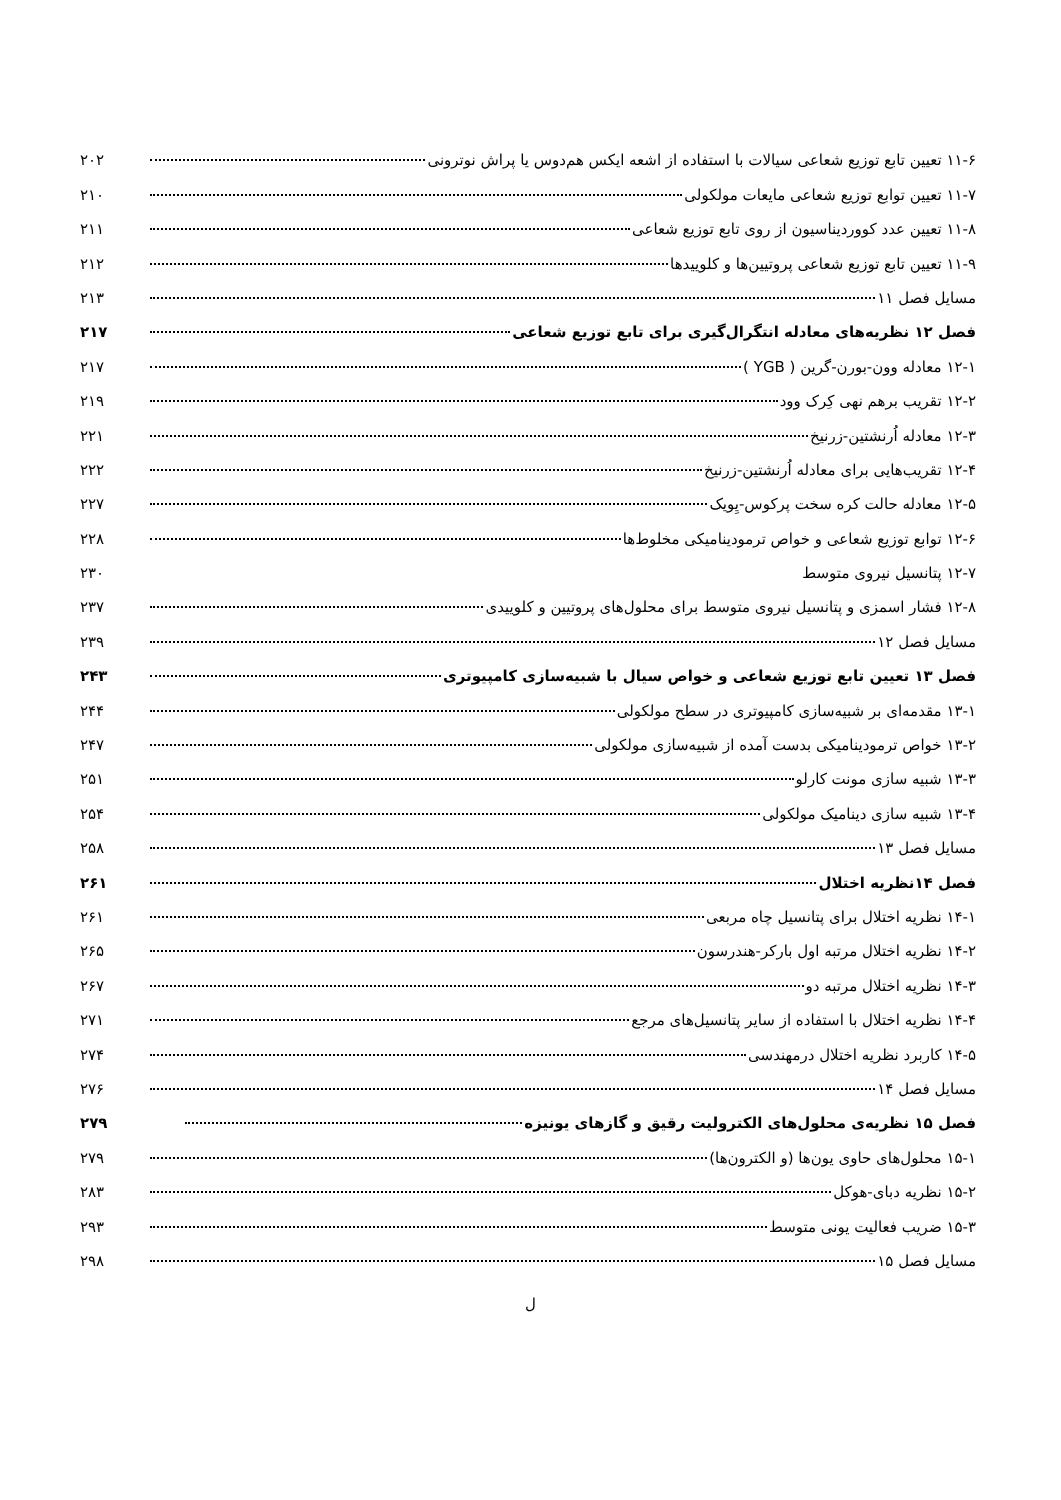۱۱-۶ تعیین تابع توزیع شعاعی سیالات با استفاده از اشعه ایکس هم‌دوس یا پراش نوترونی ۲۰۲
۱۱-۷ تعیین توابع توزیع شعاعی مایعات مولکولی ۲۱۰
۱۱-۸ تعیین عدد کووردیناسیون از روی تابع توزیع شعاعی ۲۱۱
۱۱-۹ تعیین تابع توزیع شعاعی پروتیین‌ها و کلوییدها ۲۱۲
مسایل فصل ۱۱ ۲۱۳
فصل ۱۲ نظریه‌های معادله انتگرال‌گیری برای تابع توزیع شعاعی ۲۱۷
۱۲-۱ معادله وون-بورن-گرین ( YGB ) ۲۱۷
۱۲-۲ تقریب برهم نهی کِرک وود ۲۱۹
۱۲-۳ معادله اُرنشتین-زرنیخ ۲۲۱
۱۲-۴ تقریب‌هایی برای معادله اُرنشتین-زرنیخ ۲۲۲
۱۲-۵ معادله حالت کره سخت پرکوس-یِویک ۲۲۷
۱۲-۶ توابع توزیع شعاعی و خواص ترمودینامیکی مخلوط‌ها ۲۲۸
۱۲-۷ پتانسیل نیروی متوسط ۲۳۰
۱۲-۸ فشار اسمزی و پتانسیل نیروی متوسط برای محلول‌های پروتیین و کلوییدی ۲۳۷
مسایل فصل ۱۲ ۲۳۹
فصل ۱۳ تعیین تابع توزیع شعاعی و خواص سیال با شبیه‌سازی کامپیوتری ۲۴۳
۱۳-۱ مقدمه‌ای بر شبیه‌سازی کامپیوتری در سطح مولکولی ۲۴۴
۱۳-۲ خواص ترمودینامیکی بدست آمده از شبیه‌سازی مولکولی ۲۴۷
۱۳-۳ شبیه سازی مونت کارلو ۲۵۱
۱۳-۴ شبیه سازی دینامیک مولکولی ۲۵۴
مسایل فصل ۱۳ ۲۵۸
فصل ۱۴نظریه اختلال ۲۶۱
۱۴-۱ نظریه اختلال برای پتانسیل چاه مربعی ۲۶۱
۱۴-۲ نظریه اختلال مرتبه اول بارکر-هندرسون ۲۶۵
۱۴-۳ نظریه اختلال مرتبه دو ۲۶۷
۱۴-۴ نظریه اختلال با استفاده از سایر پتانسیل‌های مرجع ۲۷۱
۱۴-۵ کاربرد نظریه اختلال درمهندسی ۲۷۴
مسایل فصل ۱۴ ۲۷۶
فصل ۱۵ نظریه‌ی محلول‌های الکترولیت رقیق و گازهای یونیزه ۲۷۹
۱۵-۱ محلول‌های حاوی یون‌ها (و الکترون‌ها) ۲۷۹
۱۵-۲ نظریه دبای-هوکل ۲۸۳
۱۵-۳ ضریب فعالیت یونی متوسط ۲۹۳
مسایل فصل ۱۵ ۲۹۸
ل